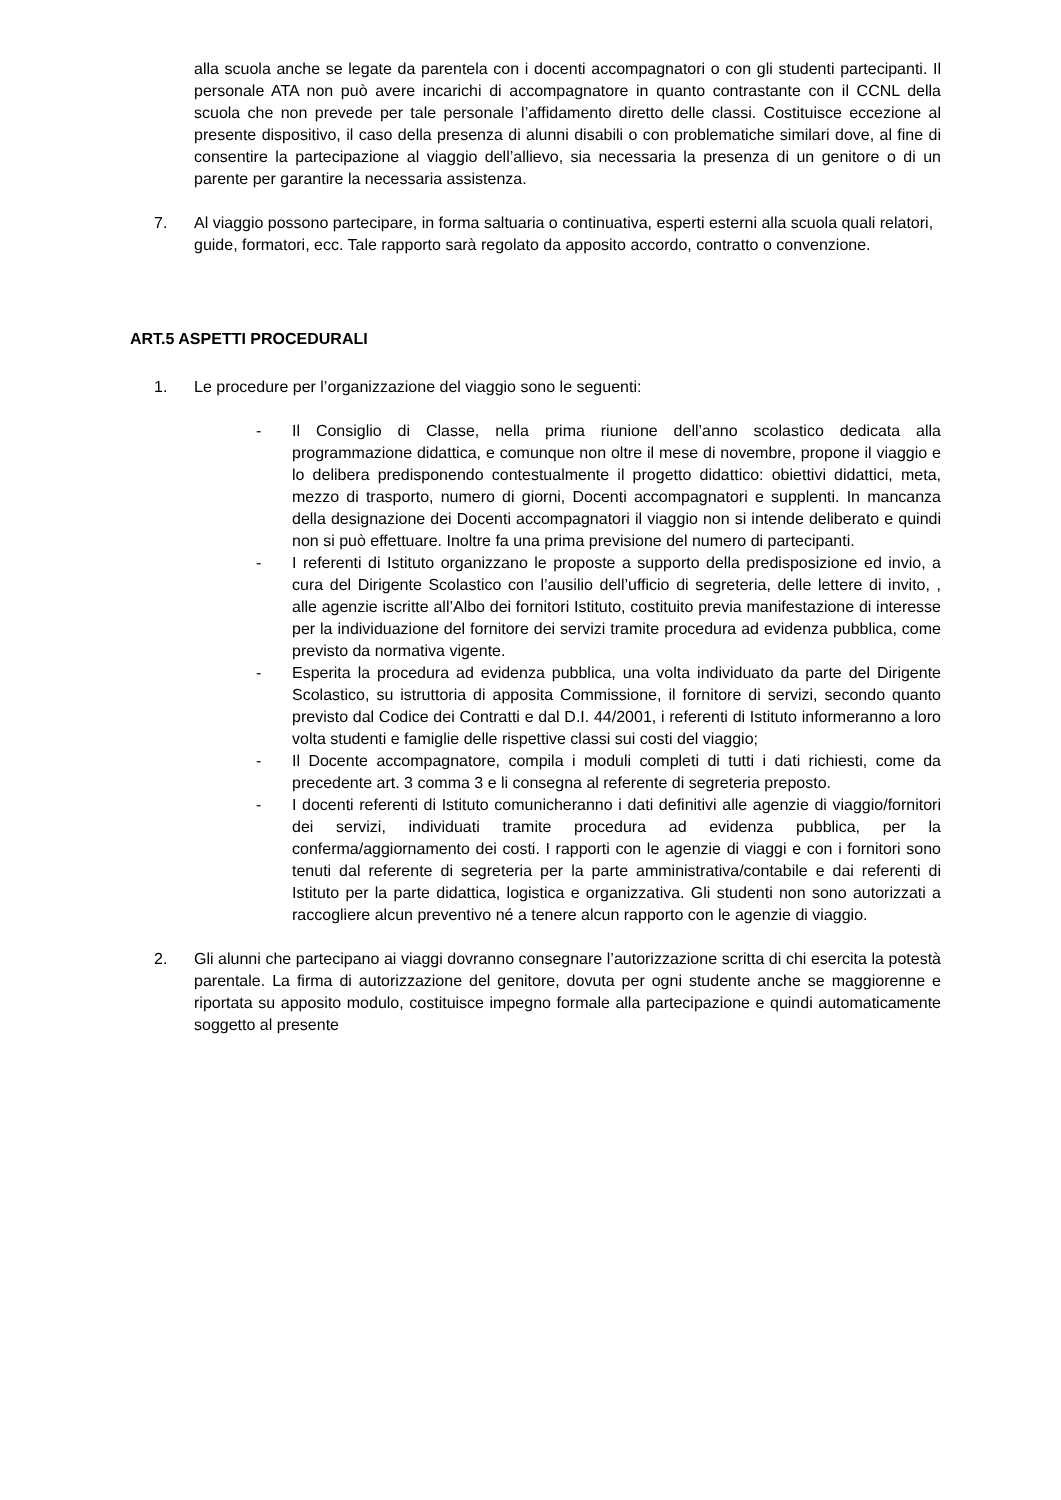alla scuola anche se legate da parentela con i docenti accompagnatori o con gli studenti partecipanti. Il personale ATA non può avere incarichi di accompagnatore in quanto contrastante con il CCNL della scuola che non prevede per tale personale l’affidamento diretto delle classi. Costituisce eccezione al presente dispositivo, il caso della presenza di alunni disabili o con problematiche similari dove, al fine di consentire la partecipazione al viaggio dell’allievo, sia necessaria la presenza di un genitore o di un parente per garantire la necessaria assistenza.
7. Al viaggio possono partecipare, in forma saltuaria o continuativa, esperti esterni alla scuola quali relatori, guide, formatori, ecc. Tale rapporto sarà regolato da apposito accordo, contratto o convenzione.
ART.5 ASPETTI PROCEDURALI
1. Le procedure per l’organizzazione del viaggio sono le seguenti:
- Il Consiglio di Classe, nella prima riunione dell’anno scolastico dedicata alla programmazione didattica, e comunque non oltre il mese di novembre, propone il viaggio e lo delibera predisponendo contestualmente il progetto didattico: obiettivi didattici, meta, mezzo di trasporto, numero di giorni, Docenti accompagnatori e supplenti. In mancanza della designazione dei Docenti accompagnatori il viaggio non si intende deliberato e quindi non si può effettuare. Inoltre fa una prima previsione del numero di partecipanti.
- I referenti di Istituto organizzano le proposte a supporto della predisposizione ed invio, a cura del Dirigente Scolastico con l’ausilio dell’ufficio di segreteria, delle lettere di invito, , alle agenzie iscritte all’Albo dei fornitori Istituto, costituito previa manifestazione di interesse per la individuazione del fornitore dei servizi tramite procedura ad evidenza pubblica, come previsto da normativa vigente.
- Esperita la procedura ad evidenza pubblica, una volta individuato da parte del Dirigente Scolastico, su istruttoria di apposita Commissione, il fornitore di servizi, secondo quanto previsto dal Codice dei Contratti e dal D.I. 44/2001, i referenti di Istituto informeranno a loro volta studenti e famiglie delle rispettive classi sui costi del viaggio;
- Il Docente accompagnatore, compila i moduli completi di tutti i dati richiesti, come da precedente art. 3 comma 3 e li consegna al referente di segreteria preposto.
- I docenti referenti di Istituto comunicheranno i dati definitivi alle agenzie di viaggio/fornitori dei servizi, individuati tramite procedura ad evidenza pubblica, per la conferma/aggiornamento dei costi. I rapporti con le agenzie di viaggi e con i fornitori sono tenuti dal referente di segreteria per la parte amministrativa/contabile e dai referenti di Istituto per la parte didattica, logistica e organizzativa. Gli studenti non sono autorizzati a raccogliere alcun preventivo né a tenere alcun rapporto con le agenzie di viaggio.
2. Gli alunni che partecipano ai viaggi dovranno consegnare l’autorizzazione scritta di chi esercita la potestà parentale. La firma di autorizzazione del genitore, dovuta per ogni studente anche se maggiorenne e riportata su apposito modulo, costituisce impegno formale alla partecipazione e quindi automaticamente soggetto al presente